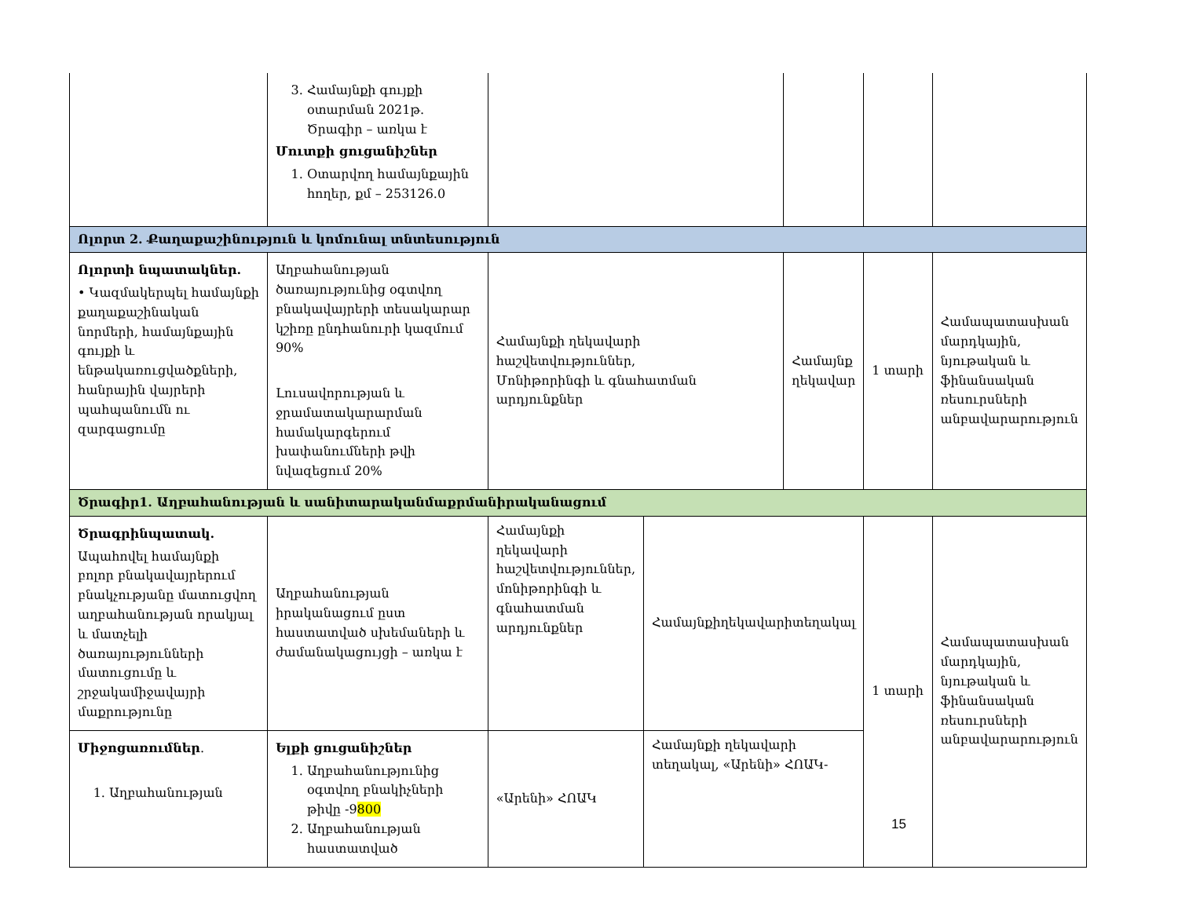| | 3. Համայնքի գույքի օտարման 2021թ. Ծրագիր – առկա է Մուտքի ցուցանիշներ 1. Օտարվող համայնքային հողեր, քմ – 253126.0 | | | | | |
| Ոլորտ 2. Քաղաքաշինություն և կոմունալ տնտեսություն | | | | | | |
| Ոլորտի նպատակներ. • Կազմակերպել համայնքի քաղաքաշինական նորմերի, համայնքային գույքի և ենթակառուցվածքների, հանրային վայրերի պահպանումն ու զարգացումը | Աղբահանության ծառայությունից օգտվող բնակավայրերի տեսակարար կշիռը ընդհանուրի կազմում 90% Լուսավորության և ջրամատակարարման համակարգերում խափանումների թվի նվազեցում 20% | Համայնքի ղեկավարի հաշվետվություններ, Մոնիթորինգի և գնահատման արդյունքներ | | Համայնք ղեկավար | 1 տարի | Համապատասխան մարդկային, նյութական և ֆինանսական ռեսուրսների անբավարարություն |
| Ծրագիր1. Աղբահանության և սանիտարականմաքրմանիրականացում | | | | | | |
| Ծրագրինպատակ. Ապահովել համայնքի բոլոր բնակավայրերում բնակչությանը մատուցվող աղբահանության որակյալ և մատչելի ծառայությունների մատուցումը և շրջակամիջավայրի մաքրությունը | Աղբահանության իրականացում ըստ հաստատված սխեմաների և ժամանակացույցի – առկա է | Համայնքի ղեկավարի հաշվետվություններ, մոնիթորինգի և գնահատման արդյունքներ | Համայնքիղեկավարիտեղակալ | | 1 տարի | Համապատասխան մարդկային, նյութական և ֆինանսական ռեսուրսների անբավարարություն |
| Միջոցառումներ . 1. Աղբահանության | Ելքի ցուցանիշներ 1. Աղբահանությունից օգտվող բնակիչների թիվը -9 800 2. Աղբահանության հաստատված | «Արենի» ՀՈԱԿ | Համայնքի ղեկավարի տեղակալ, «Արենի» ՀՈԱԿ- | | | |
15